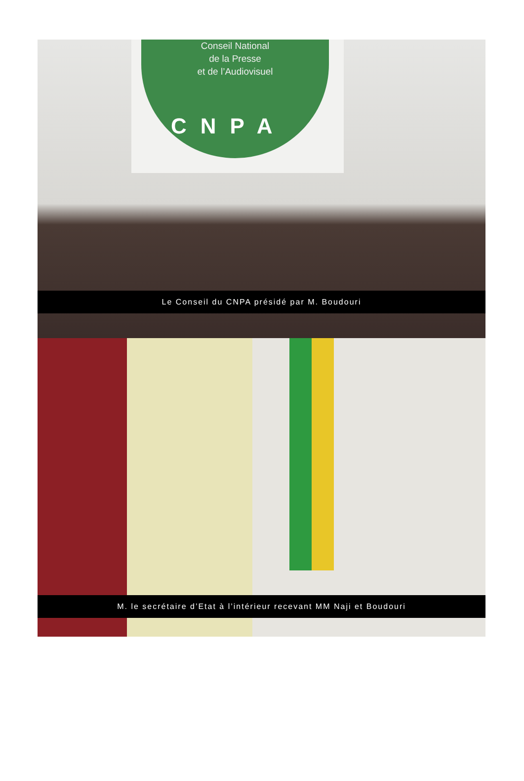Conseil National
de la Presse
et de l’Audiovisuel
CNPA
Le Conseil du CNPA présidé par M. Boudouri
M. le secrétaire d’Etat à l’intérieur recevant MM Naji et Boudouri